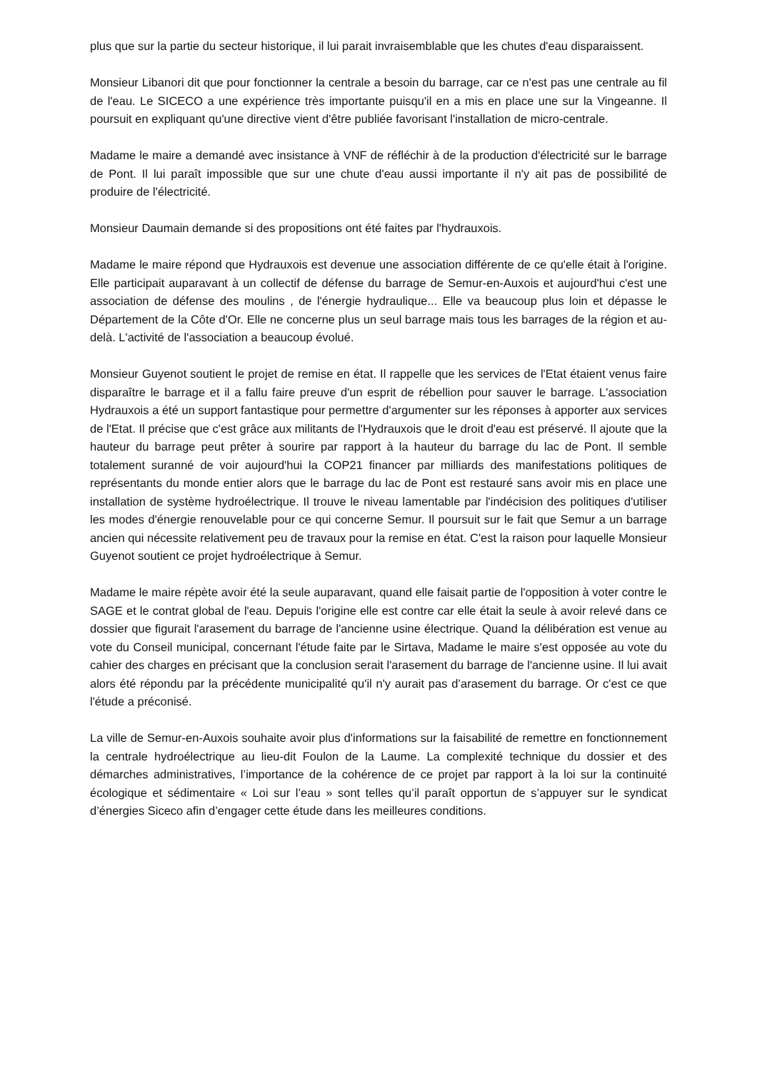plus que sur la partie du secteur historique, il lui parait invraisemblable que les chutes d'eau disparaissent.
Monsieur Libanori dit que pour fonctionner la centrale a besoin du barrage, car ce n'est pas une centrale au fil de l'eau. Le SICECO a une expérience très importante puisqu'il en a mis en place une sur la Vingeanne. Il poursuit en expliquant qu'une directive vient d'être publiée favorisant l'installation de micro-centrale.
Madame le maire a demandé avec insistance à VNF de réfléchir à de la production d'électricité sur le barrage de Pont. Il lui paraît impossible que sur une chute d'eau aussi importante il n'y ait pas de possibilité de produire de l'électricité.
Monsieur Daumain demande si des propositions ont été faites par l'hydrauxois.
Madame le maire répond que Hydrauxois est devenue une association différente de ce qu'elle était à l'origine. Elle participait auparavant à un collectif de défense du barrage de Semur-en-Auxois et aujourd'hui c'est une association de défense des moulins , de l'énergie hydraulique... Elle va beaucoup plus loin et dépasse le Département de la Côte d'Or. Elle ne concerne plus un seul barrage mais tous les barrages de la région et au-delà. L'activité de l'association a beaucoup évolué.
Monsieur Guyenot soutient le projet de remise en état. Il rappelle que les services de l'Etat étaient venus faire disparaître le barrage et il a fallu faire preuve d'un esprit de rébellion pour sauver le barrage. L'association Hydrauxois a été un support fantastique pour permettre d'argumenter sur les réponses à apporter aux services de l'Etat. Il précise que c'est grâce aux militants de l'Hydrauxois que le droit d'eau est préservé. Il ajoute que la hauteur du barrage peut prêter à sourire par rapport à la hauteur du barrage du lac de Pont. Il semble totalement suranné de voir aujourd'hui la COP21 financer par milliards des manifestations politiques de représentants du monde entier alors que le barrage du lac de Pont est restauré sans avoir mis en place une installation de système hydroélectrique. Il trouve le niveau lamentable par l'indécision des politiques d'utiliser les modes d'énergie renouvelable pour ce qui concerne Semur. Il poursuit sur le fait que Semur a un barrage ancien qui nécessite relativement peu de travaux pour la remise en état. C'est la raison pour laquelle Monsieur Guyenot soutient ce projet hydroélectrique à Semur.
Madame le maire répète avoir été la seule auparavant, quand elle faisait partie de l'opposition à voter contre le SAGE et le contrat global de l'eau. Depuis l'origine elle est contre car elle était la seule à avoir relevé dans ce dossier que figurait l'arasement du barrage de l'ancienne usine électrique. Quand la délibération est venue au vote du Conseil municipal, concernant l'étude faite par le Sirtava, Madame le maire s'est opposée au vote du cahier des charges en précisant que la conclusion serait l'arasement du barrage de l'ancienne usine. Il lui avait alors été répondu par la précédente municipalité qu'il n'y aurait pas d’arasement du barrage. Or c'est ce que l'étude a préconisé.
La ville de Semur-en-Auxois souhaite avoir plus d'informations sur la faisabilité de remettre en fonctionnement la centrale hydroélectrique au lieu-dit Foulon de la Laume. La complexité technique du dossier et des démarches administratives, l’importance de la cohérence de ce projet par rapport à la loi sur la continuité écologique et sédimentaire « Loi sur l’eau » sont telles qu’il paraît opportun de s’appuyer sur le syndicat d’énergies Siceco afin d’engager cette étude dans les meilleures conditions.